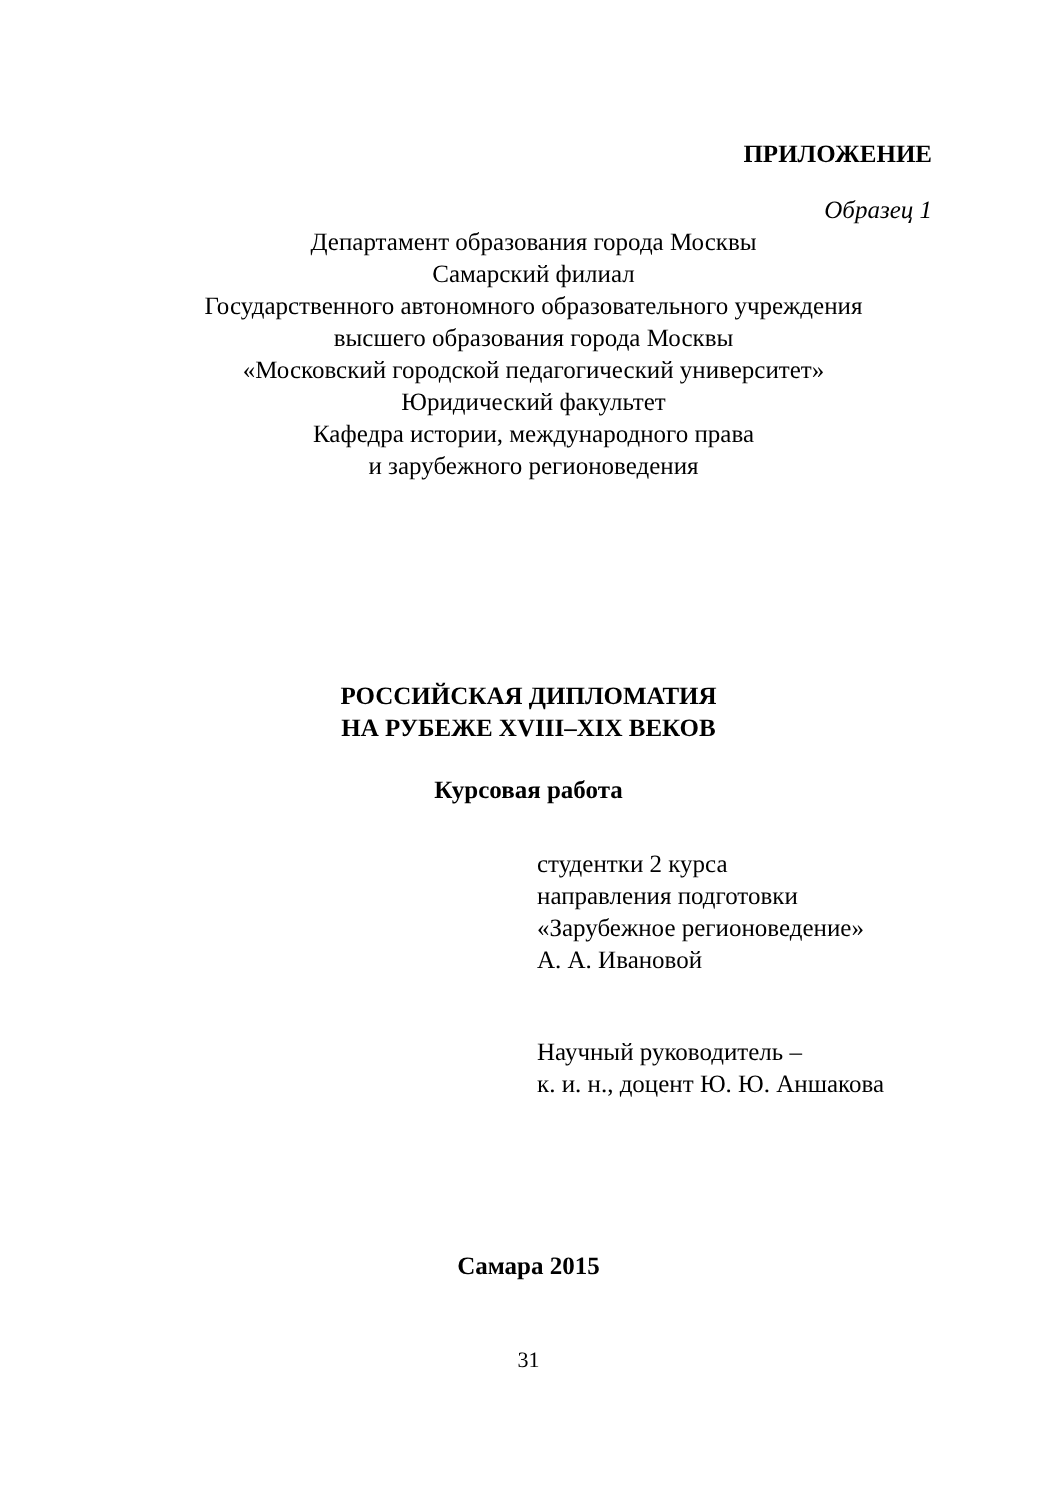ПРИЛОЖЕНИЕ
Образец 1
Департамент образования города Москвы
Самарский филиал
Государственного автономного образовательного учреждения
высшего образования города Москвы
«Московский городской педагогический университет»
Юридический факультет
Кафедра истории, международного права
и зарубежного регионоведения
РОССИЙСКАЯ ДИПЛОМАТИЯ
НА РУБЕЖЕ XVIII–XIX ВЕКОВ
Курсовая работа
студентки 2 курса
направления подготовки
«Зарубежное регионоведение»
А. А. Ивановой
Научный руководитель –
к. и. н., доцент Ю. Ю. Аншакова
Самара 2015
31